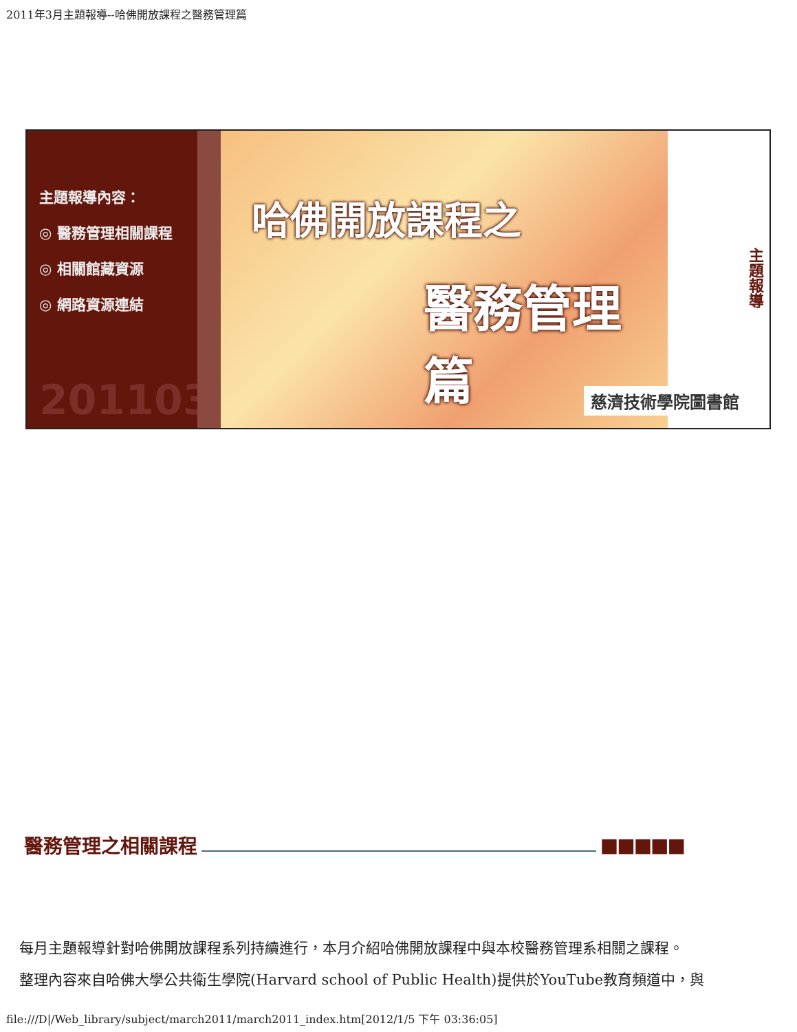2011年3月主題報導--哈佛開放課程之醫務管理篇
主題報導內容：
◎ 醫務管理相關課程
◎ 相關館藏資源
◎ 網路資源連結
201103
哈佛開放課程之
醫務管理篇
主題報導
慈濟技術學院圖書館
醫務管理之相關課程 ■■■■■
每月主題報導針對哈佛開放課程系列持續進行，本月介紹哈佛開放課程中與本校醫務管理系相關之課程。
整理內容來自哈佛大學公共衛生學院(Harvard school of Public Health)提供於YouTube教育頻道中，與
file:///D|/Web_library/subject/march2011/march2011_index.htm[2012/1/5 下午 03:36:05]